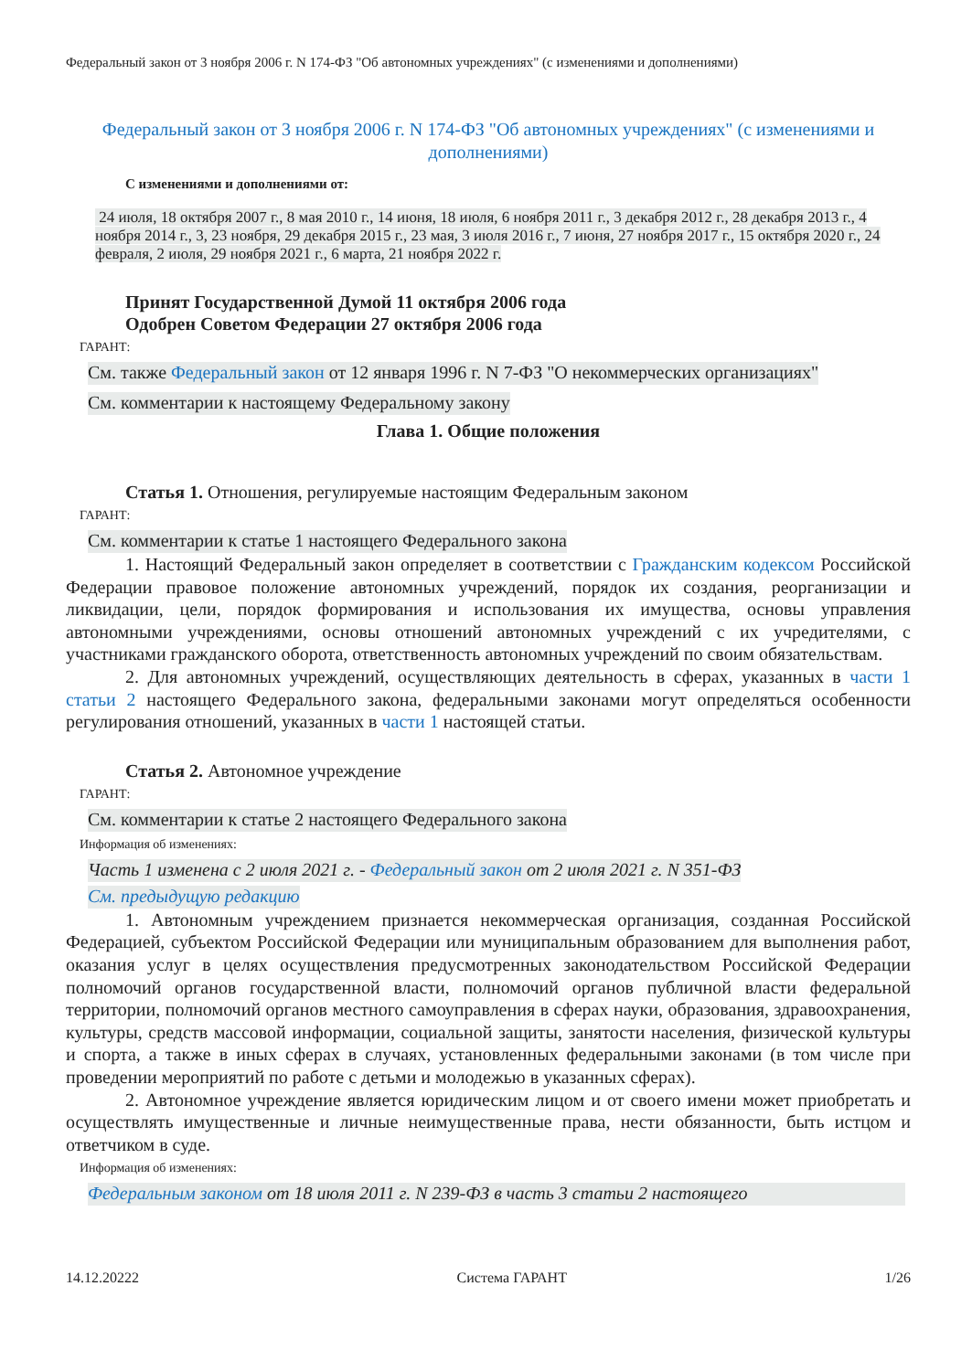Федеральный закон от 3 ноября 2006 г. N 174-ФЗ "Об автономных учреждениях" (с изменениями и дополнениями)
Федеральный закон от 3 ноября 2006 г. N 174-ФЗ "Об автономных учреждениях" (с изменениями и дополнениями)
С изменениями и дополнениями от:
24 июля, 18 октября 2007 г., 8 мая 2010 г., 14 июня, 18 июля, 6 ноября 2011 г., 3 декабря 2012 г., 28 декабря 2013 г., 4 ноября 2014 г., 3, 23 ноября, 29 декабря 2015 г., 23 мая, 3 июля 2016 г., 7 июня, 27 ноября 2017 г., 15 октября 2020 г., 24 февраля, 2 июля, 29 ноября 2021 г., 6 марта, 21 ноября 2022 г.
Принят Государственной Думой 11 октября 2006 года
Одобрен Советом Федерации 27 октября 2006 года
ГАРАНТ:
См. также Федеральный закон от 12 января 1996 г. N 7-ФЗ "О некоммерческих организациях"
См. комментарии к настоящему Федеральному закону
Глава 1. Общие положения
Статья 1. Отношения, регулируемые настоящим Федеральным законом
ГАРАНТ:
См. комментарии к статье 1 настоящего Федерального закона
1. Настоящий Федеральный закон определяет в соответствии с Гражданским кодексом Российской Федерации правовое положение автономных учреждений, порядок их создания, реорганизации и ликвидации, цели, порядок формирования и использования их имущества, основы управления автономными учреждениями, основы отношений автономных учреждений с их учредителями, с участниками гражданского оборота, ответственность автономных учреждений по своим обязательствам.
2. Для автономных учреждений, осуществляющих деятельность в сферах, указанных в части 1 статьи 2 настоящего Федерального закона, федеральными законами могут определяться особенности регулирования отношений, указанных в части 1 настоящей статьи.
Статья 2. Автономное учреждение
ГАРАНТ:
См. комментарии к статье 2 настоящего Федерального закона
Информация об изменениях:
Часть 1 изменена с 2 июля 2021 г. - Федеральный закон от 2 июля 2021 г. N 351-ФЗ
См. предыдущую редакцию
1. Автономным учреждением признается некоммерческая организация, созданная Российской Федерацией, субъектом Российской Федерации или муниципальным образованием для выполнения работ, оказания услуг в целях осуществления предусмотренных законодательством Российской Федерации полномочий органов государственной власти, полномочий органов публичной власти федеральной территории, полномочий органов местного самоуправления в сферах науки, образования, здравоохранения, культуры, средств массовой информации, социальной защиты, занятости населения, физической культуры и спорта, а также в иных сферах в случаях, установленных федеральными законами (в том числе при проведении мероприятий по работе с детьми и молодежью в указанных сферах).
2. Автономное учреждение является юридическим лицом и от своего имени может приобретать и осуществлять имущественные и личные неимущественные права, нести обязанности, быть истцом и ответчиком в суде.
Информация об изменениях:
Федеральным законом от 18 июля 2011 г. N 239-ФЗ в часть 3 статьи 2 настоящего
14.12.20222 Система ГАРАНТ 1/26